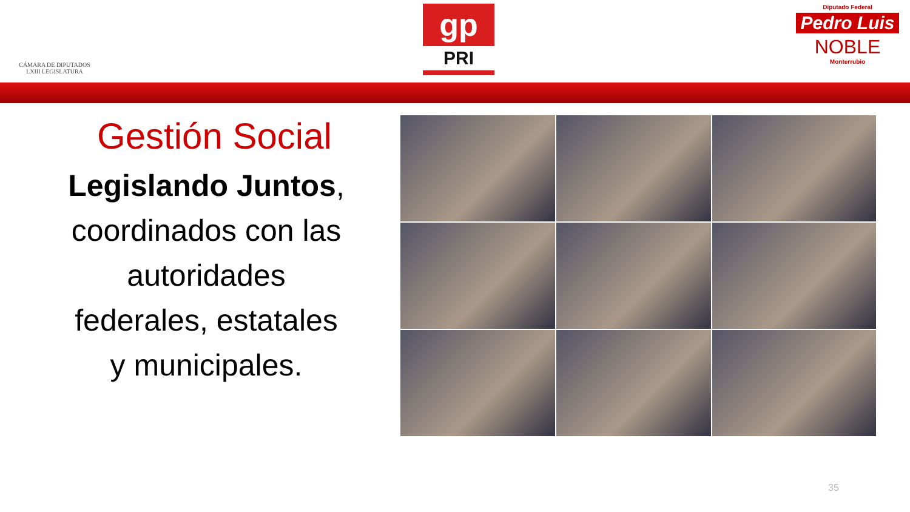CÁMARA DE DIPUTADOS
LXIII LEGISLATURA
gp
PRI
Diputado Federal
Pedro Luis
NOBLE
Monterrubio
Gestión Social
Legislando Juntos,
coordinados con las
autoridades
federales, estatales
y municipales.
35